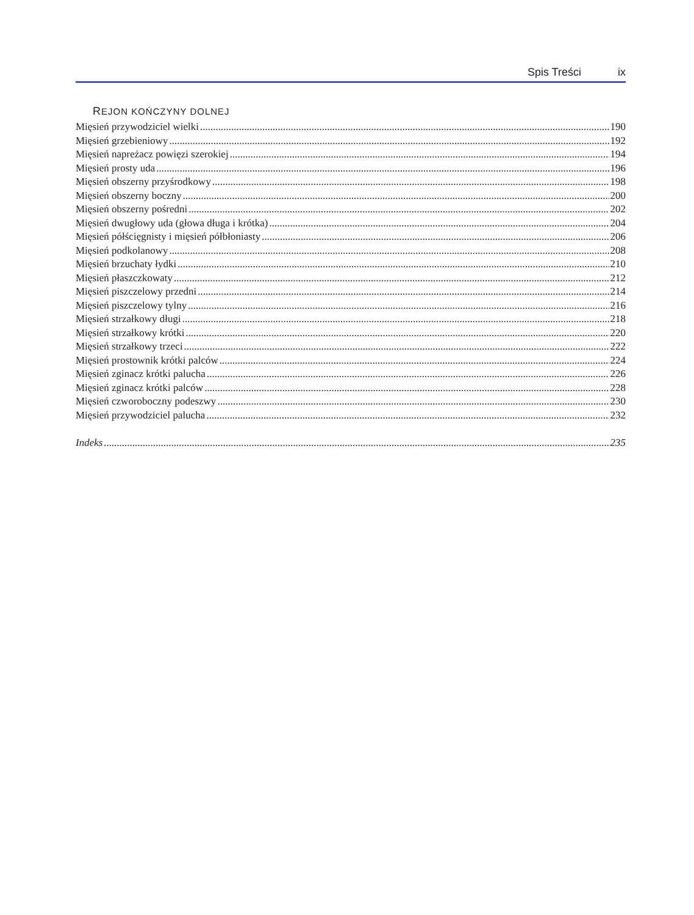Spis Treści ix
REJON KOŃCZYNY DOLNEJ
Mięsień przywodziciel wielki 190
Mięsień grzebieniowy 192
Mięsień napreżacz powięzi szerokiej 194
Mięsień prosty uda 196
Mięsień obszerny przyśrodkowy 198
Mięsień obszerny boczny 200
Mięsień obszerny pośredni 202
Mięsień dwugłowy uda (głowa długa i krótka) 204
Mięsień półścięgnisty i mięsień półbłoniasty 206
Mięsień podkolanowy 208
Mięsień brzuchaty łydki 210
Mięsień płaszczkowaty 212
Mięsień piszczelowy przedni 214
Mięsień piszczelowy tylny 216
Mięsień strzałkowy długi 218
Mięsień strzałkowy krótki 220
Mięsień strzałkowy trzeci 222
Mięsień prostownik krótki palców 224
Mięsień zginacz krótki palucha 226
Mięsień zginacz krótki palców 228
Mięsień czworoboczny podeszwy 230
Mięsień przywodziciel palucha 232
Indeks 235